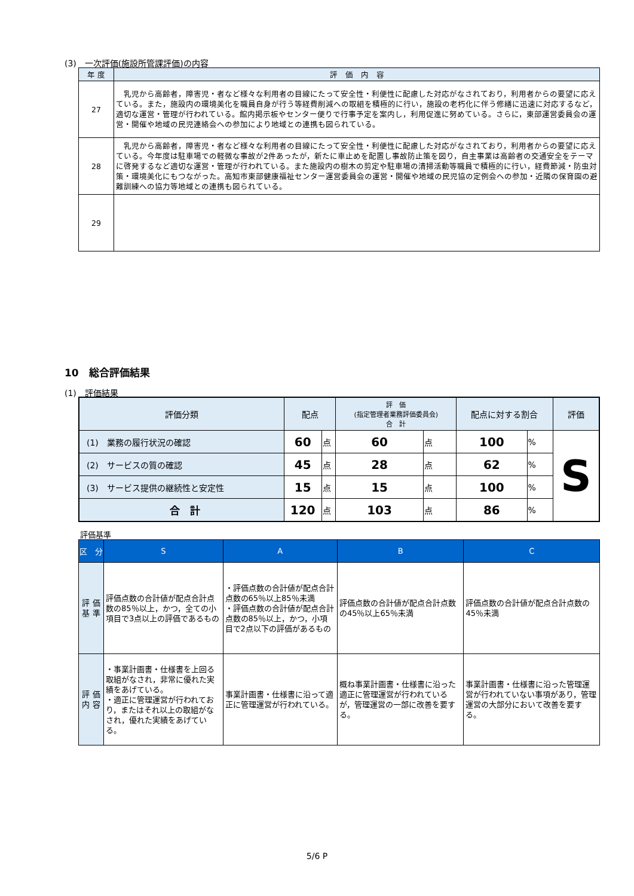(3)　一次評価(施設所管課評価)の内容
| 年 度 | 評 価 内 容 |
| --- | --- |
| 27 | 乳児から高齢者，障害児・者など様々な利用者の目線にたって安全性・利便性に配慮した対応がなされており，利用者からの要望に応えている。また，施設内の環境美化を職員自身が行う等経費削減への取組を積極的に行い，施設の老朽化に伴う修繕に迅速に対応するなど，適切な運営・管理が行われている。館内掲示板やセンター便りで行事予定を案内し，利用促進に努めている。さらに，東部運営委員会の運営・開催や地域の民児連絡会への参加により地域との連携も図られている。 |
| 28 | 乳児から高齢者，障害児・者など様々な利用者の目線にたって安全性・利便性に配慮した対応がなされており，利用者からの要望に応えている。今年度は駐車場での軽微な事故が2件あったが，新たに車止めを配置し事故防止策を図り，自主事業は高齢者の交通安全をテーマに啓発するなど適切な運営・管理が行われている。また施設内の樹木の剪定や駐車場の清掃活動等職員で積極的に行い，経費節減・防虫対策・環境美化にもつながった。高知市東部健康福祉センター運営委員会の運営・開催や地域の民児協の定例会への参加・近隣の保育園の避難訓練への協力等地域との連携も図られている。 |
| 29 | |
10　総合評価結果
(1)　評価結果
| 評価分類 | 配点 | | 評 価 (指定管理者業務評価委員会) 合 計 | | 配点に対する割合 | | 評価 |
| --- | --- | --- | --- | --- | --- | --- | --- |
| (1) 業務の履行状況の確認 | 60 | 点 | 60 | 点 | 100 | % | S |
| (2) サービスの質の確認 | 45 | 点 | 28 | 点 | 62 | % | |
| (3) サービス提供の継続性と安定性 | 15 | 点 | 15 | 点 | 100 | % | |
| 合 計 | 120 | 点 | 103 | 点 | 86 | % | |
評価基準
| 区 分 | S | A | B | C |
| --- | --- | --- | --- | --- |
| 評 価 基 準 | 評価点数の合計値が配点合計点数の85％以上，かつ，全ての小項目で3点以上の評価であるもの | ・評価点数の合計値が配点合計点数の65％以上85％未満 ・評価点数の合計値が配点合計点数の85％以上，かつ，小項目で2点以下の評価があるもの | 評価点数の合計値が配点合計点数の45％以上65％未満 | 評価点数の合計値が配点合計点数の45％未満 |
| 評 価 内 容 | ・事業計画書・仕様書を上回る取組がなされ，非常に優れた実績をあげている。 ・適正に管理運営が行われており，またはそれ以上の取組がなされ，優れた実績をあげている。 | 事業計画書・仕様書に沿って適正に管理運営が行われている。 | 概ね事業計画書・仕様書に沿った適正に管理運営が行われているが，管理運営の一部に改善を要する。 | 事業計画書・仕様書に沿った管理運営が行われていない事項があり，管理運営の大部分において改善を要する。 |
5/6 P